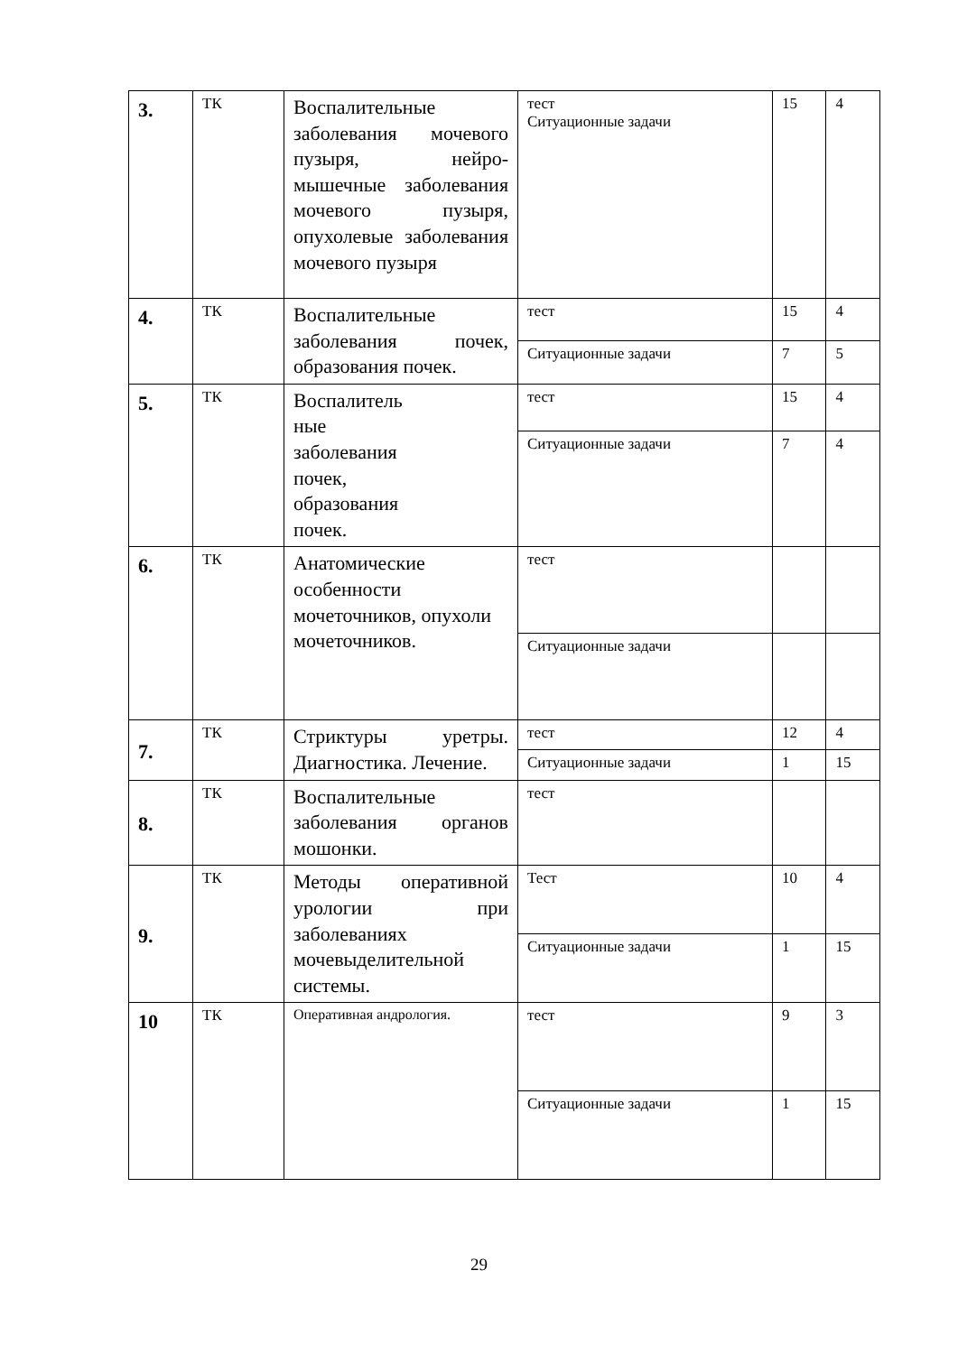| 3. | ТК | Воспалительные заболевания мочевого пузыря, нейро-мышечные заболевания мочевого пузыря, опухолевые заболевания мочевого пузыря | тест Ситуационные задачи | 15 | 4 |
| 4. | ТК | Воспалительные заболевания почек, образования почек. | тест | 15 | 4 |
| | | | Ситуационные задачи | 7 | 5 |
| 5. | ТК | Воспалитель ные заболевания почек, образования почек. | тест | 15 | 4 |
| | | | Ситуационные задачи | 7 | 4 |
| 6. | ТК | Анатомические особенности мочеточников, опухоли мочеточников. | тест | | |
| | | | Ситуационные задачи | | |
| 7. | ТК | Стриктуры уретры. Диагностика. Лечение. | тест | 12 | 4 |
| | | | Ситуационные задачи | 1 | 15 |
| 8. | ТК | Воспалительные заболевания органов мошонки. | тест | | |
| 9. | ТК | Методы оперативной урологии при заболеваниях мочевыделительной системы. | Тест | 10 | 4 |
| | | | Ситуационные задачи | 1 | 15 |
| 10 | ТК | Оперативная андрология. | тест | 9 | 3 |
| | | | Ситуационные задачи | 1 | 15 |
29